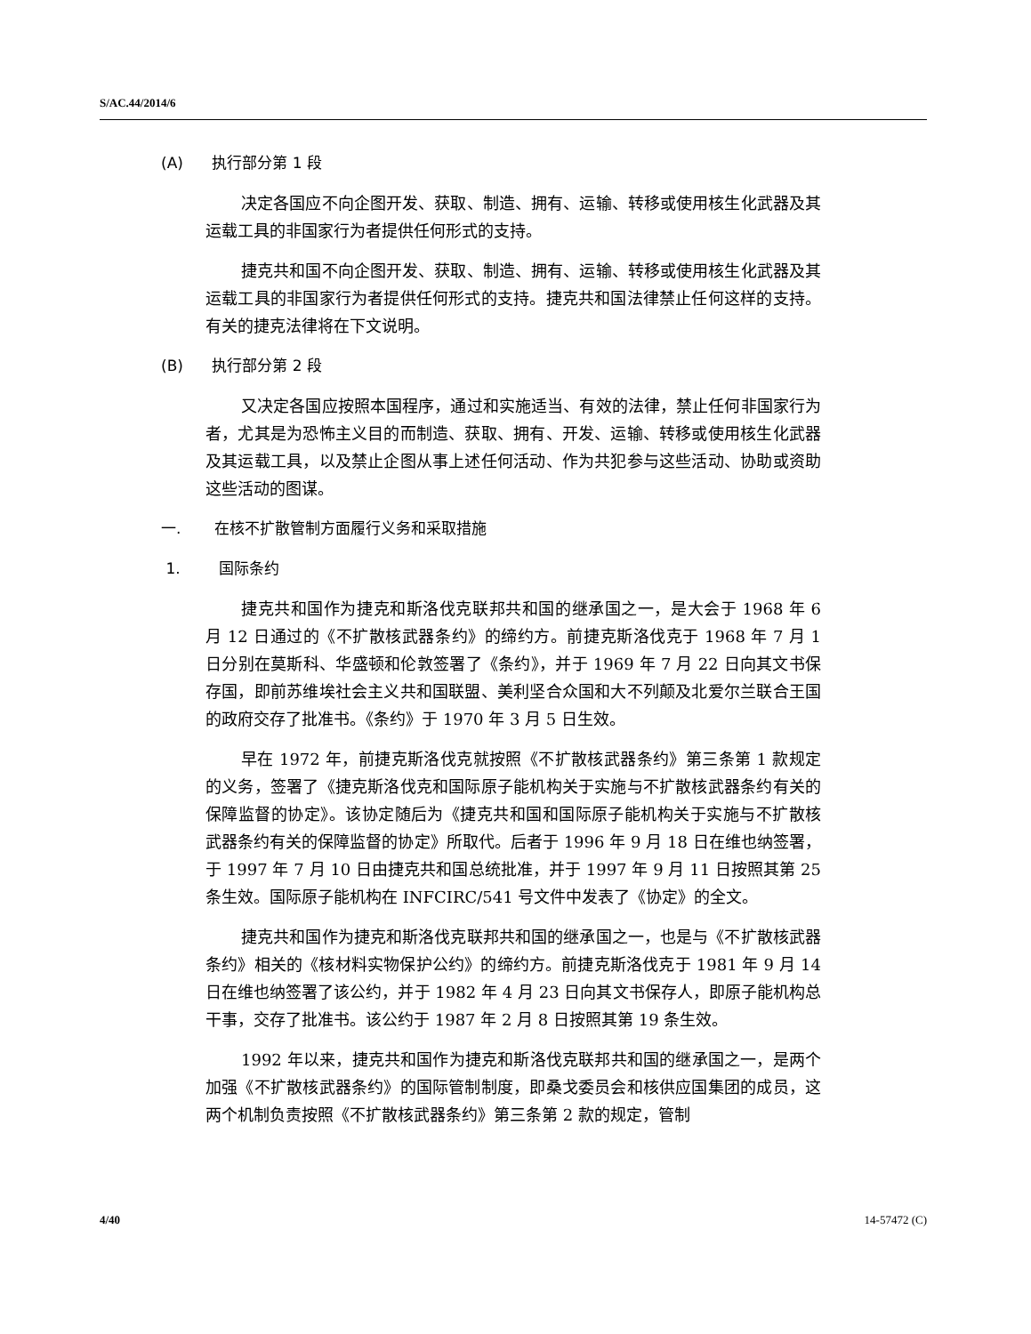S/AC.44/2014/6
(A) 执行部分第 1 段
决定各国应不向企图开发、获取、制造、拥有、运输、转移或使用核生化武器及其运载工具的非国家行为者提供任何形式的支持。
捷克共和国不向企图开发、获取、制造、拥有、运输、转移或使用核生化武器及其运载工具的非国家行为者提供任何形式的支持。捷克共和国法律禁止任何这样的支持。有关的捷克法律将在下文说明。
(B) 执行部分第 2 段
又决定各国应按照本国程序，通过和实施适当、有效的法律，禁止任何非国家行为者，尤其是为恐怖主义目的而制造、获取、拥有、开发、运输、转移或使用核生化武器及其运载工具，以及禁止企图从事上述任何活动、作为共犯参与这些活动、协助或资助这些活动的图谋。
一. 在核不扩散管制方面履行义务和采取措施
1. 国际条约
捷克共和国作为捷克和斯洛伐克联邦共和国的继承国之一，是大会于 1968 年 6 月 12 日通过的《不扩散核武器条约》的缔约方。前捷克斯洛伐克于 1968 年 7 月 1 日分别在莫斯科、华盛顿和伦敦签署了《条约》，并于 1969 年 7 月 22 日向其文书保存国，即前苏维埃社会主义共和国联盟、美利坚合众国和大不列颠及北爱尔兰联合王国的政府交存了批准书。《条约》于 1970 年 3 月 5 日生效。
早在 1972 年，前捷克斯洛伐克就按照《不扩散核武器条约》第三条第 1 款规定的义务，签署了《捷克斯洛伐克和国际原子能机构关于实施与不扩散核武器条约有关的保障监督的协定》。该协定随后为《捷克共和国和国际原子能机构关于实施与不扩散核武器条约有关的保障监督的协定》所取代。后者于 1996 年 9 月 18 日在维也纳签署，于 1997 年 7 月 10 日由捷克共和国总统批准，并于 1997 年 9 月 11 日按照其第 25 条生效。国际原子能机构在 INFCIRC/541 号文件中发表了《协定》的全文。
捷克共和国作为捷克和斯洛伐克联邦共和国的继承国之一，也是与《不扩散核武器条约》相关的《核材料实物保护公约》的缔约方。前捷克斯洛伐克于 1981 年 9 月 14 日在维也纳签署了该公约，并于 1982 年 4 月 23 日向其文书保存人，即原子能机构总干事，交存了批准书。该公约于 1987 年 2 月 8 日按照其第 19 条生效。
1992 年以来，捷克共和国作为捷克和斯洛伐克联邦共和国的继承国之一，是两个加强《不扩散核武器条约》的国际管制制度，即桑戈委员会和核供应国集团的成员，这两个机制负责按照《不扩散核武器条约》第三条第 2 款的规定，管制
4/40 14-57472 (C)